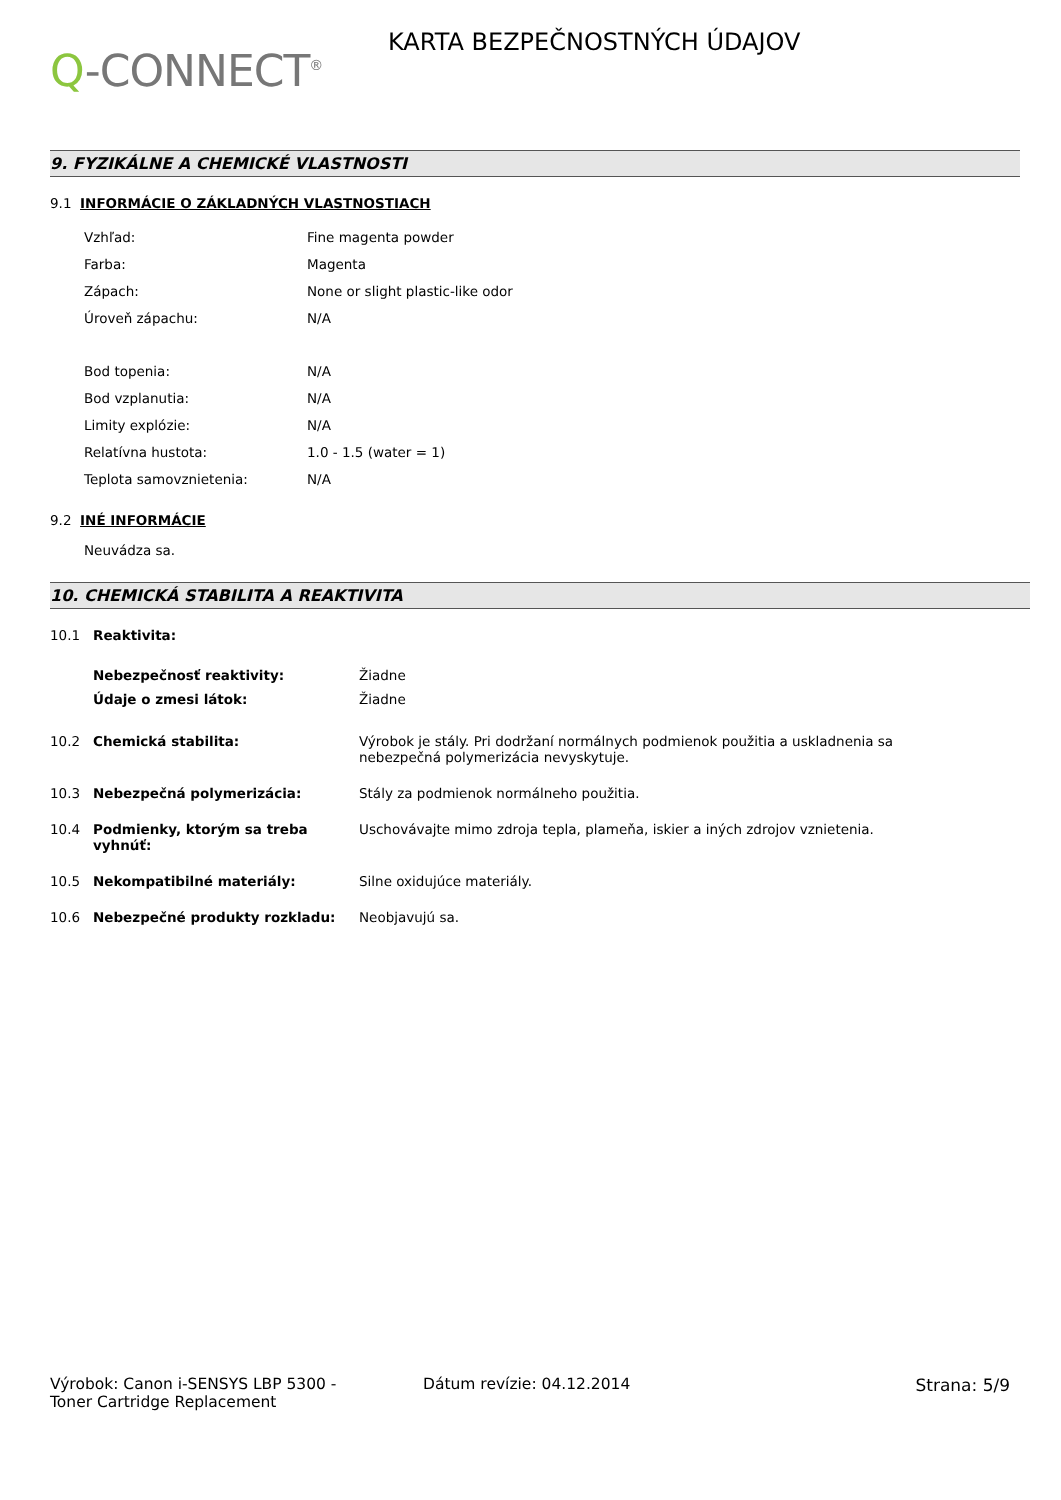Q-CONNECT<sup>®</sup>
KARTA BEZPEČNOSTNÝCH ÚDAJOV
9. FYZIKÁLNE A CHEMICKÉ VLASTNOSTI
9.1 INFORMÁCIE O ZÁKLADNÝCH VLASTNOSTIACH
| Vzhľad: | Fine magenta powder |
| Farba: | Magenta |
| Zápach: | None or slight plastic-like odor |
| Úroveň zápachu: | N/A |
| Bod topenia: | N/A |
| Bod vzplanutia: | N/A |
| Limity explózie: | N/A |
| Relatívna hustota: | 1.0 - 1.5 (water = 1) |
| Teplota samovznietenia: | N/A |
9.2 INÉ INFORMÁCIE
Neuvádza sa.
10. CHEMICKÁ STABILITA A REAKTIVITA
| 10.1 | Reaktivita: | |
| | Nebezpečnosť reaktivity: | Žiadne |
| | Údaje o zmesi látok: | Žiadne |
| 10.2 | Chemická stabilita: | Výrobok je stály. Pri dodržaní normálnych podmienok použitia a uskladnenia sa nebezpečná polymerizácia nevyskytuje. |
| 10.3 | Nebezpečná polymerizácia: | Stály za podmienok normálneho použitia. |
| 10.4 | Podmienky, ktorým sa treba vyhnúť: | Uschovávajte mimo zdroja tepla, plameňa, iskier a iných zdrojov vznietenia. |
| 10.5 | Nekompatibilné materiály: | Silne oxidujúce materiály. |
| 10.6 | Nebezpečné produkty rozkladu: | Neobjavujú sa. |
Výrobok: Canon i-SENSYS LBP 5300 -
Toner Cartridge Replacement
Dátum revízie: 04.12.2014 Strana: 5/9